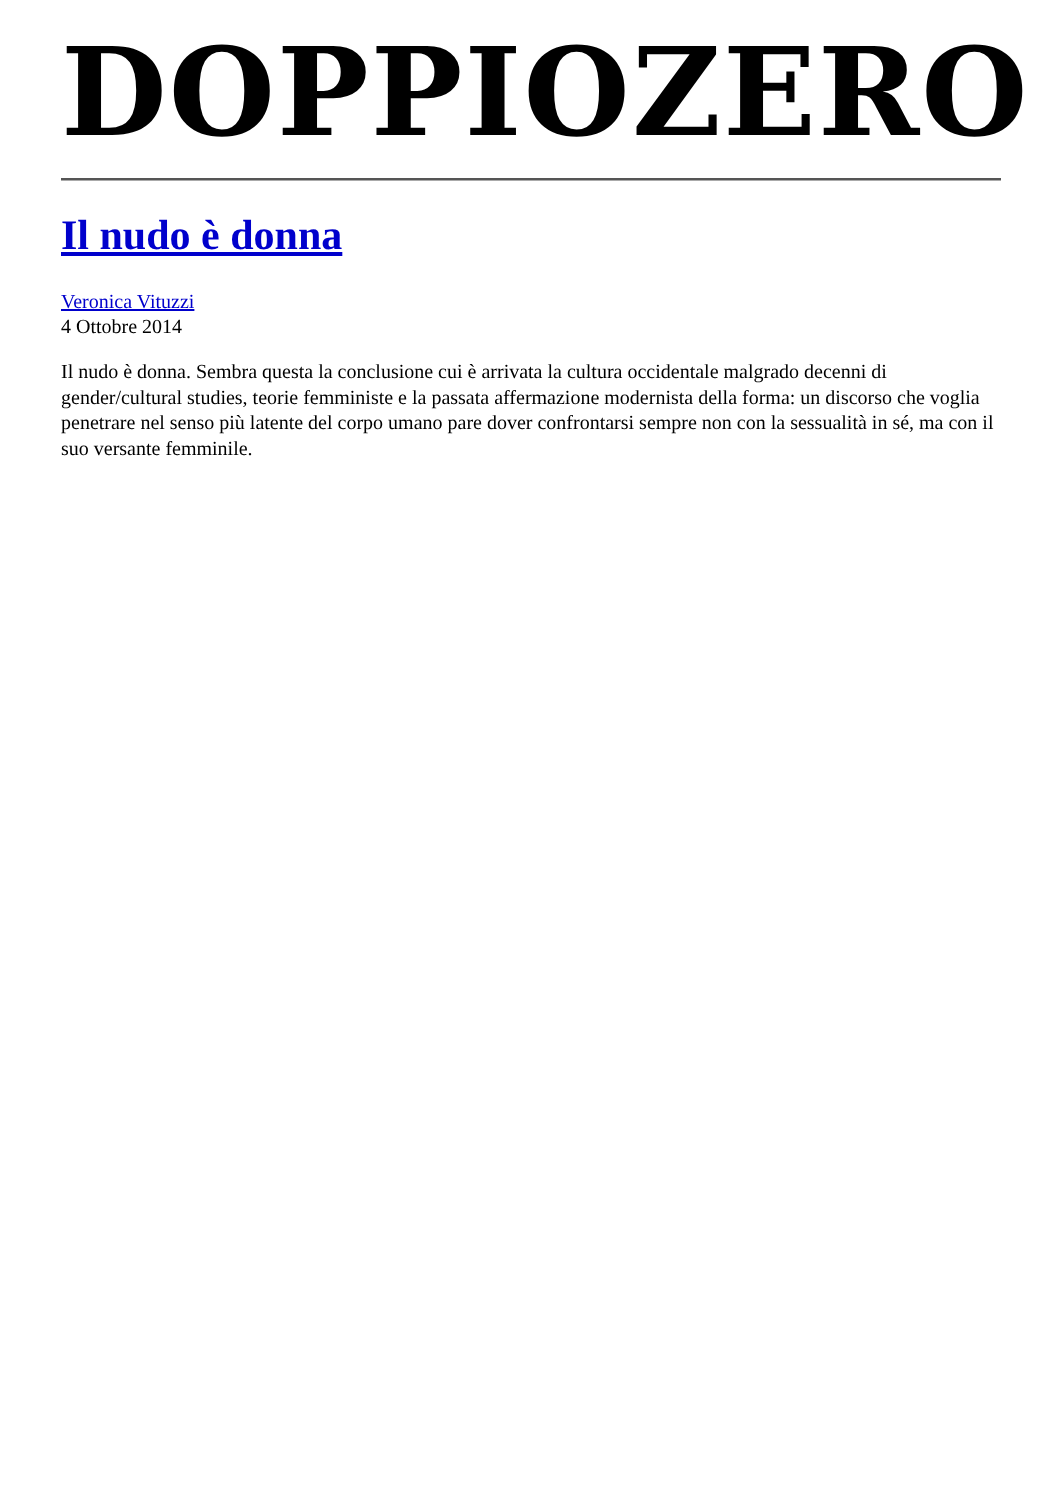DOPPIOZERO
Il nudo è donna
Veronica Vituzzi
4 Ottobre 2014
Il nudo è donna. Sembra questa la conclusione cui è arrivata la cultura occidentale malgrado decenni di gender/cultural studies, teorie femministe e la passata affermazione modernista della forma: un discorso che voglia penetrare nel senso più latente del corpo umano pare dover confrontarsi sempre non con la sessualità in sé, ma con il suo versante femminile.